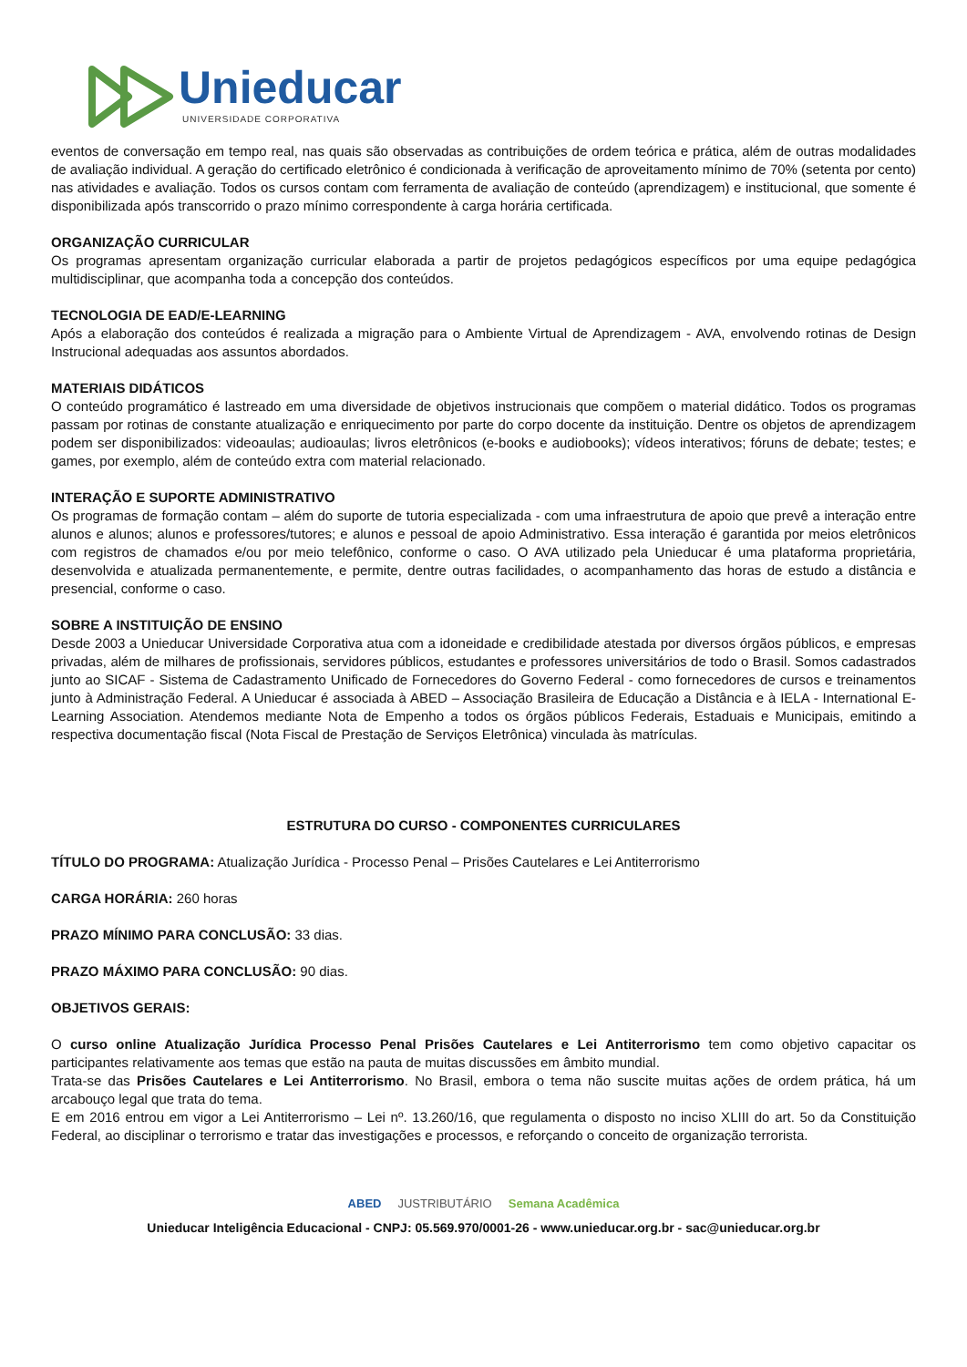Unieducar
UNIVERSIDADE CORPORATIVA
eventos de conversação em tempo real, nas quais são observadas as contribuições de ordem teórica e prática, além de outras modalidades de avaliação individual. A geração do certificado eletrônico é condicionada à verificação de aproveitamento mínimo de 70% (setenta por cento) nas atividades e avaliação. Todos os cursos contam com ferramenta de avaliação de conteúdo (aprendizagem) e institucional, que somente é disponibilizada após transcorrido o prazo mínimo correspondente à carga horária certificada.
ORGANIZAÇÃO CURRICULAR
Os programas apresentam organização curricular elaborada a partir de projetos pedagógicos específicos por uma equipe pedagógica multidisciplinar, que acompanha toda a concepção dos conteúdos.
TECNOLOGIA DE EAD/E-LEARNING
Após a elaboração dos conteúdos é realizada a migração para o Ambiente Virtual de Aprendizagem - AVA, envolvendo rotinas de Design Instrucional adequadas aos assuntos abordados.
MATERIAIS DIDÁTICOS
O conteúdo programático é lastreado em uma diversidade de objetivos instrucionais que compõem o material didático. Todos os programas passam por rotinas de constante atualização e enriquecimento por parte do corpo docente da instituição. Dentre os objetos de aprendizagem podem ser disponibilizados: videoaulas; audioaulas; livros eletrônicos (e-books e audiobooks); vídeos interativos; fóruns de debate; testes; e games, por exemplo, além de conteúdo extra com material relacionado.
INTERAÇÃO E SUPORTE ADMINISTRATIVO
Os programas de formação contam – além do suporte de tutoria especializada - com uma infraestrutura de apoio que prevê a interação entre alunos e alunos; alunos e professores/tutores; e alunos e pessoal de apoio Administrativo. Essa interação é garantida por meios eletrônicos com registros de chamados e/ou por meio telefônico, conforme o caso. O AVA utilizado pela Unieducar é uma plataforma proprietária, desenvolvida e atualizada permanentemente, e permite, dentre outras facilidades, o acompanhamento das horas de estudo a distância e presencial, conforme o caso.
SOBRE A INSTITUIÇÃO DE ENSINO
Desde 2003 a Unieducar Universidade Corporativa atua com a idoneidade e credibilidade atestada por diversos órgãos públicos, e empresas privadas, além de milhares de profissionais, servidores públicos, estudantes e professores universitários de todo o Brasil. Somos cadastrados junto ao SICAF - Sistema de Cadastramento Unificado de Fornecedores do Governo Federal - como fornecedores de cursos e treinamentos junto à Administração Federal. A Unieducar é associada à ABED – Associação Brasileira de Educação a Distância e à IELA - International E-Learning Association. Atendemos mediante Nota de Empenho a todos os órgãos públicos Federais, Estaduais e Municipais, emitindo a respectiva documentação fiscal (Nota Fiscal de Prestação de Serviços Eletrônica) vinculada às matrículas.
ESTRUTURA DO CURSO - COMPONENTES CURRICULARES
TÍTULO DO PROGRAMA: Atualização Jurídica - Processo Penal – Prisões Cautelares e Lei Antiterrorismo
CARGA HORÁRIA: 260 horas
PRAZO MÍNIMO PARA CONCLUSÃO: 33 dias.
PRAZO MÁXIMO PARA CONCLUSÃO: 90 dias.
OBJETIVOS GERAIS:
O curso online Atualização Jurídica Processo Penal Prisões Cautelares e Lei Antiterrorismo tem como objetivo capacitar os participantes relativamente aos temas que estão na pauta de muitas discussões em âmbito mundial.
Trata-se das Prisões Cautelares e Lei Antiterrorismo. No Brasil, embora o tema não suscite muitas ações de ordem prática, há um arcabouço legal que trata do tema.
E em 2016 entrou em vigor a Lei Antiterrorismo – Lei nº. 13.260/16, que regulamenta o disposto no inciso XLIII do art. 5o da Constituição Federal, ao disciplinar o terrorismo e tratar das investigações e processos, e reforçando o conceito de organização terrorista.
ABED JUSTRIBUTÁRIO Semana Acadêmica
Unieducar Inteligência Educacional - CNPJ: 05.569.970/0001-26 - www.unieducar.org.br - sac@unieducar.org.br